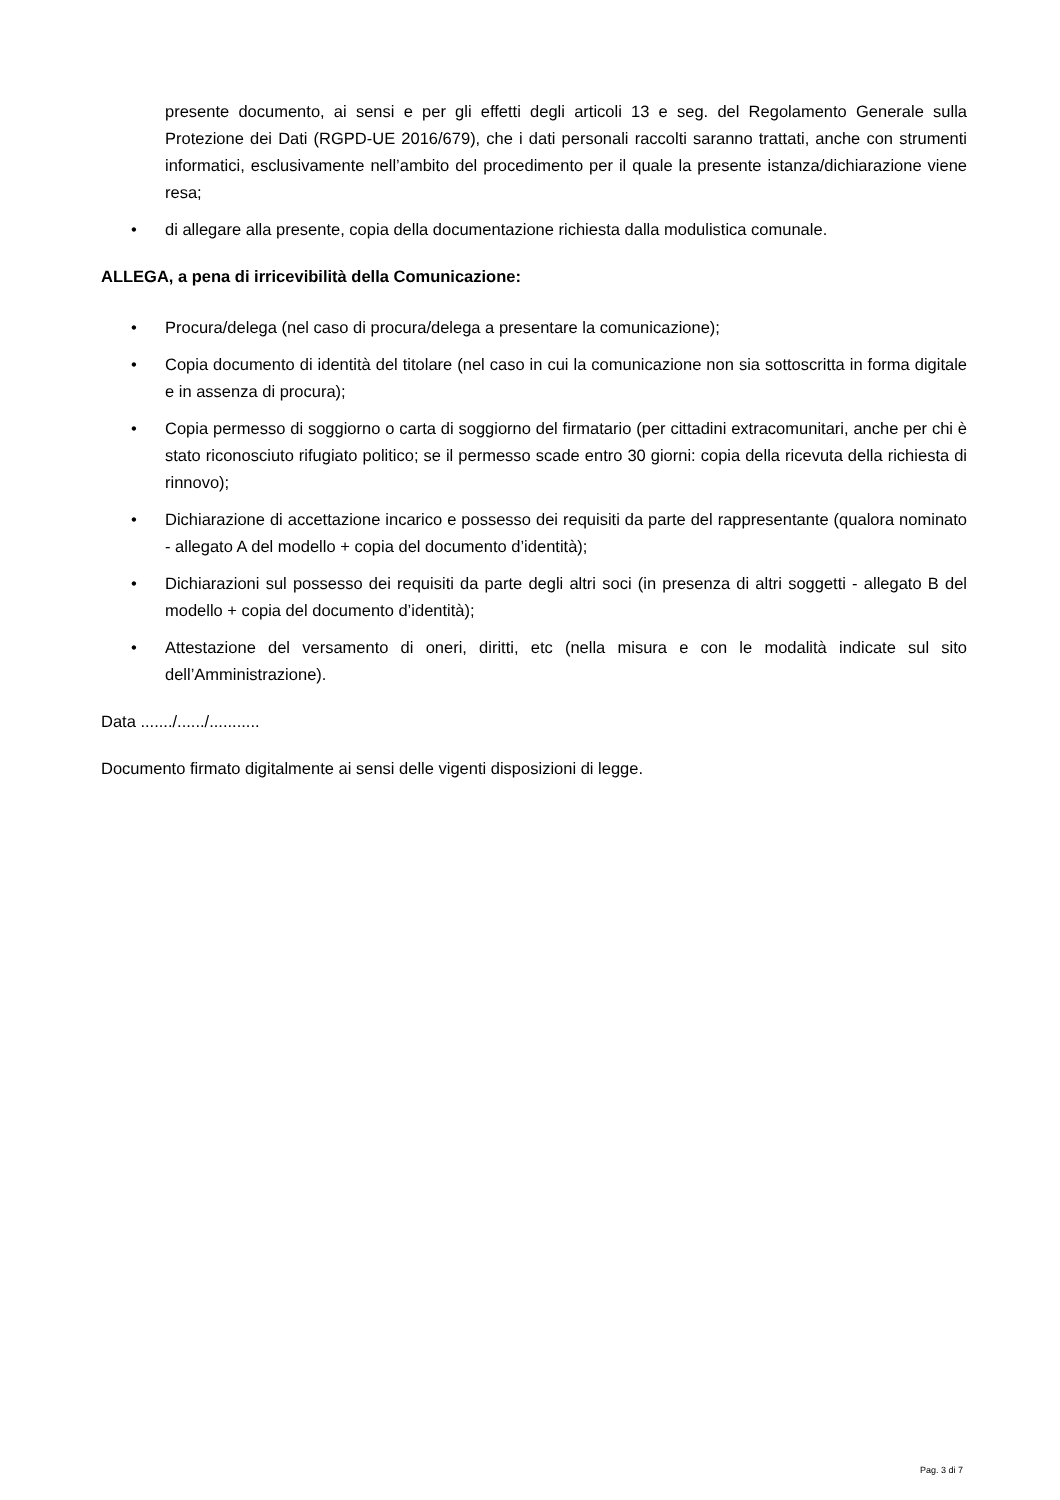presente documento, ai sensi e per gli effetti degli articoli 13 e seg. del Regolamento Generale sulla Protezione dei Dati (RGPD-UE 2016/679), che i dati personali raccolti saranno trattati, anche con strumenti informatici, esclusivamente nell’ambito del procedimento per il quale la presente istanza/dichiarazione viene resa;
• di allegare alla presente, copia della documentazione richiesta dalla modulistica comunale.
ALLEGA, a pena di irricevibilità della Comunicazione:
• Procura/delega (nel caso di procura/delega a presentare la comunicazione);
• Copia documento di identità del titolare (nel caso in cui la comunicazione non sia sottoscritta in forma digitale e in assenza di procura);
• Copia permesso di soggiorno o carta di soggiorno del firmatario (per cittadini extracomunitari, anche per chi è stato riconosciuto rifugiato politico; se il permesso scade entro 30 giorni: copia della ricevuta della richiesta di rinnovo);
• Dichiarazione di accettazione incarico e possesso dei requisiti da parte del rappresentante (qualora nominato - allegato A del modello + copia del documento d’identità);
• Dichiarazioni sul possesso dei requisiti da parte degli altri soci (in presenza di altri soggetti - allegato B del modello + copia del documento d’identità);
• Attestazione del versamento di oneri, diritti, etc (nella misura e con le modalità indicate sul sito dell’Amministrazione).
Data ......./....../...........
Documento firmato digitalmente ai sensi delle vigenti disposizioni di legge.
Pag. 3 di 7